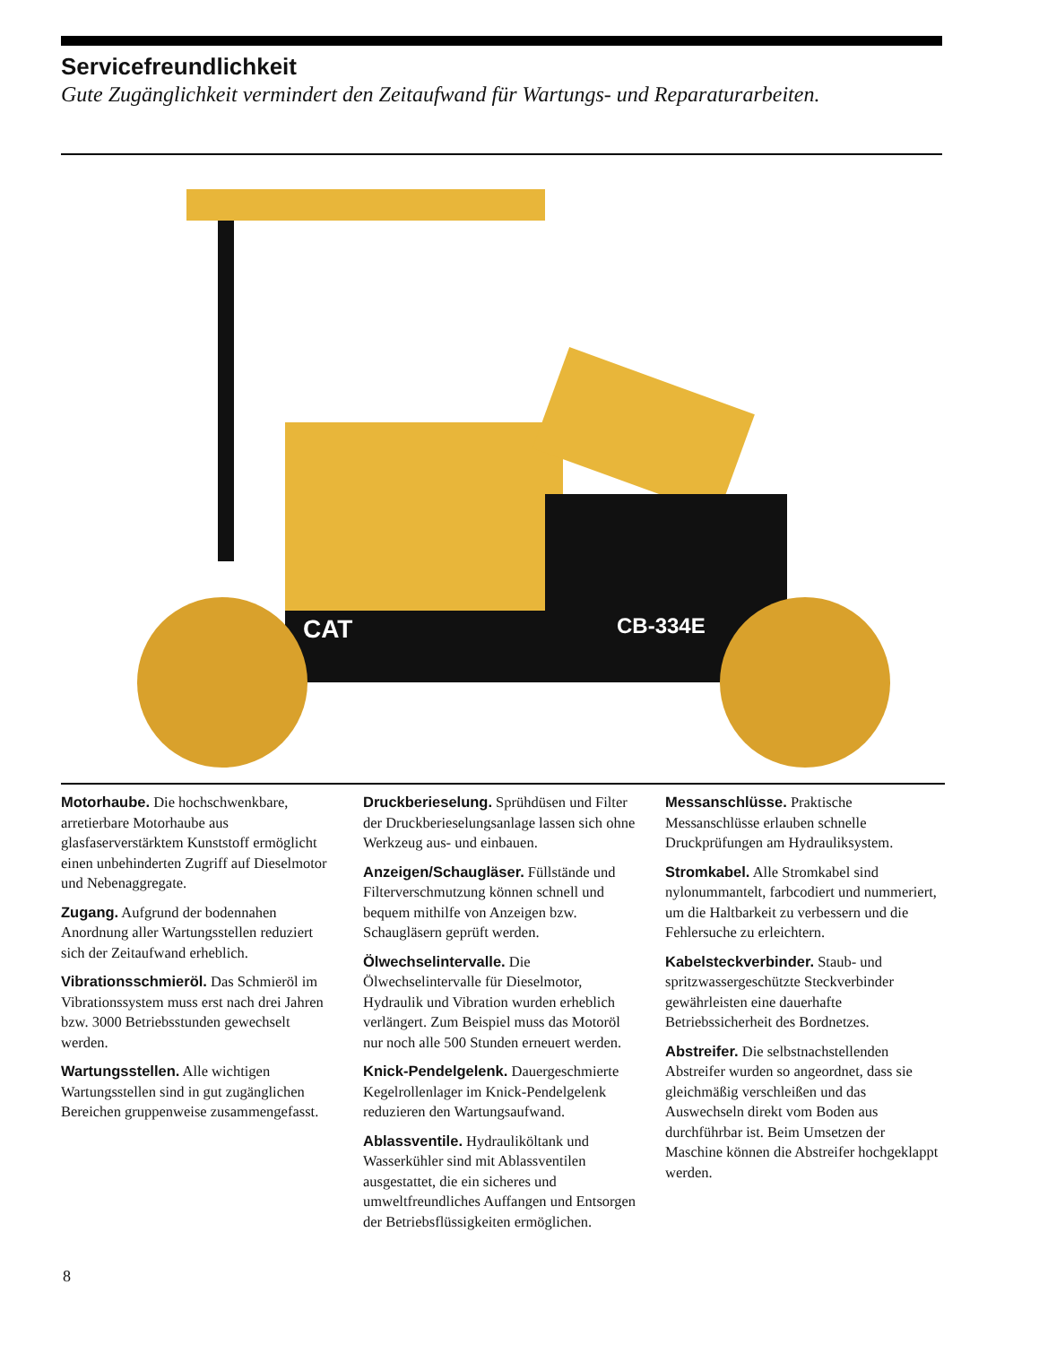Servicefreundlichkeit
Gute Zugänglichkeit vermindert den Zeitaufwand für Wartungs- und Reparaturarbeiten.
CAT
CB-334E
Motorhaube. Die hochschwenkbare, arretierbare Motorhaube aus glasfaserverstärktem Kunststoff ermöglicht einen unbehinderten Zugriff auf Dieselmotor und Nebenaggregate.
Zugang. Aufgrund der bodennahen Anordnung aller Wartungsstellen reduziert sich der Zeitaufwand erheblich.
Vibrationsschmieröl. Das Schmieröl im Vibrationssystem muss erst nach drei Jahren bzw. 3000 Betriebsstunden gewechselt werden.
Wartungsstellen. Alle wichtigen Wartungsstellen sind in gut zugänglichen Bereichen gruppenweise zusammengefasst.
Druckberieselung. Sprühdüsen und Filter der Druckberieselungsanlage lassen sich ohne Werkzeug aus- und einbauen.
Anzeigen/Schaugläser. Füllstände und Filterverschmutzung können schnell und bequem mithilfe von Anzeigen bzw. Schaugläsern geprüft werden.
Ölwechselintervalle. Die Ölwechselintervalle für Dieselmotor, Hydraulik und Vibration wurden erheblich verlängert. Zum Beispiel muss das Motoröl nur noch alle 500 Stunden erneuert werden.
Knick-Pendelgelenk. Dauergeschmierte Kegelrollenlager im Knick-Pendelgelenk reduzieren den Wartungsaufwand.
Ablassventile. Hydrauliköltank und Wasserkühler sind mit Ablassventilen ausgestattet, die ein sicheres und umweltfreundliches Auffangen und Entsorgen der Betriebsflüssigkeiten ermöglichen.
Messanschlüsse. Praktische Messanschlüsse erlauben schnelle Druckprüfungen am Hydrauliksystem.
Stromkabel. Alle Stromkabel sind nylonummantelt, farbcodiert und nummeriert, um die Haltbarkeit zu verbessern und die Fehlersuche zu erleichtern.
Kabelsteckverbinder. Staub- und spritzwassergeschützte Steckverbinder gewährleisten eine dauerhafte Betriebssicherheit des Bordnetzes.
Abstreifer. Die selbstnachstellenden Abstreifer wurden so angeordnet, dass sie gleichmäßig verschleißen und das Auswechseln direkt vom Boden aus durchführbar ist. Beim Umsetzen der Maschine können die Abstreifer hochgeklappt werden.
8